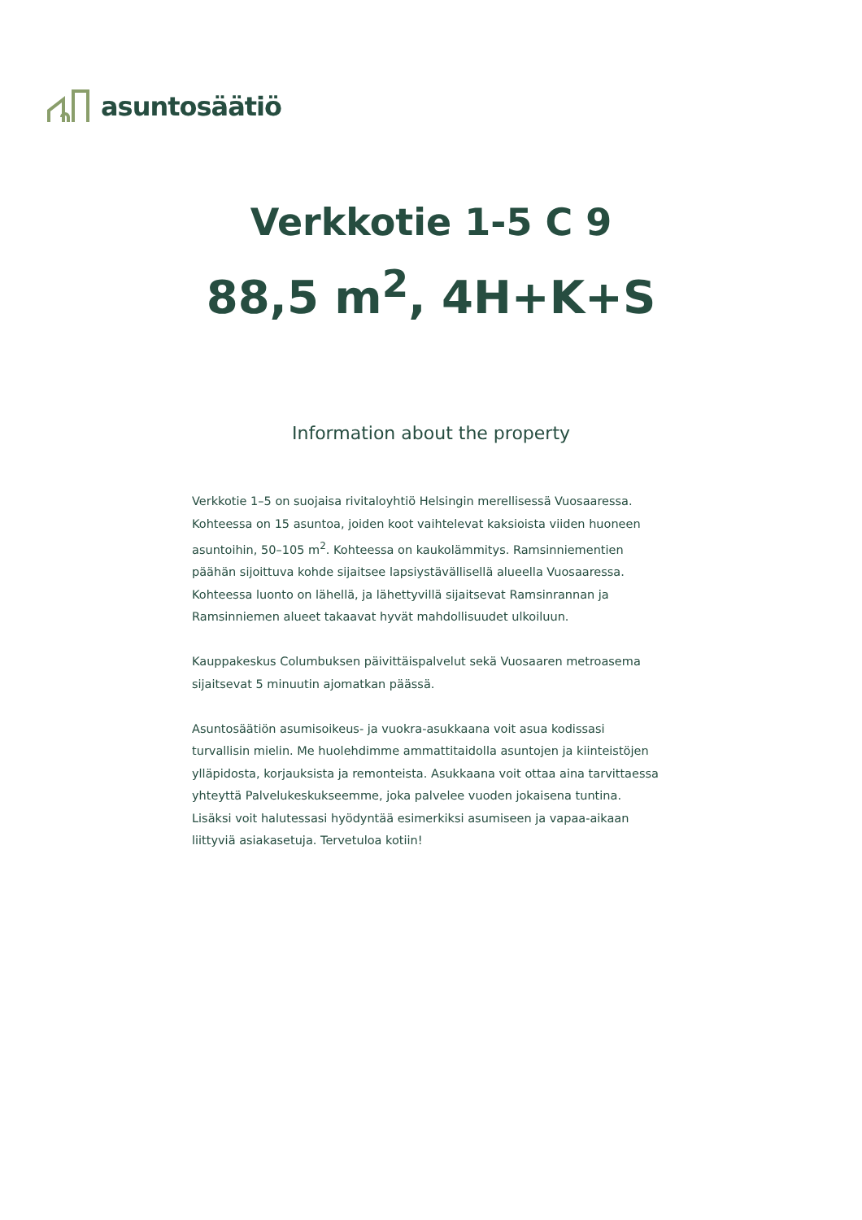asuntosäätiö
Verkkotie 1-5 C 9
88,5 m<sup>2</sup>, 4H+K+S
Information about the property
Verkkotie 1–5 on suojaisa rivitaloyhtiö Helsingin merellisessä Vuosaaressa. Kohteessa on 15 asuntoa, joiden koot vaihtelevat kaksioista viiden huoneen asuntoihin, 50–105 m<sup>2</sup>. Kohteessa on kaukolämmitys. Ramsinniementien päähän sijoittuva kohde sijaitsee lapsiystävällisellä alueella Vuosaaressa. Kohteessa luonto on lähellä, ja lähettyvillä sijaitsevat Ramsinrannan ja Ramsinniemen alueet takaavat hyvät mahdollisuudet ulkoiluun.
Kauppakeskus Columbuksen päivittäispalvelut sekä Vuosaaren metroasema sijaitsevat 5 minuutin ajomatkan päässä.
Asuntosäätiön asumisoikeus- ja vuokra-asukkaana voit asua kodissasi turvallisin mielin. Me huolehdimme ammattitaidolla asuntojen ja kiinteistöjen ylläpidosta, korjauksista ja remonteista. Asukkaana voit ottaa aina tarvittaessa yhteyttä Palvelukeskukseemme, joka palvelee vuoden jokaisena tuntina. Lisäksi voit halutessasi hyödyntää esimerkiksi asumiseen ja vapaa-aikaan liittyviä asiakasetuja. Tervetuloa kotiin!